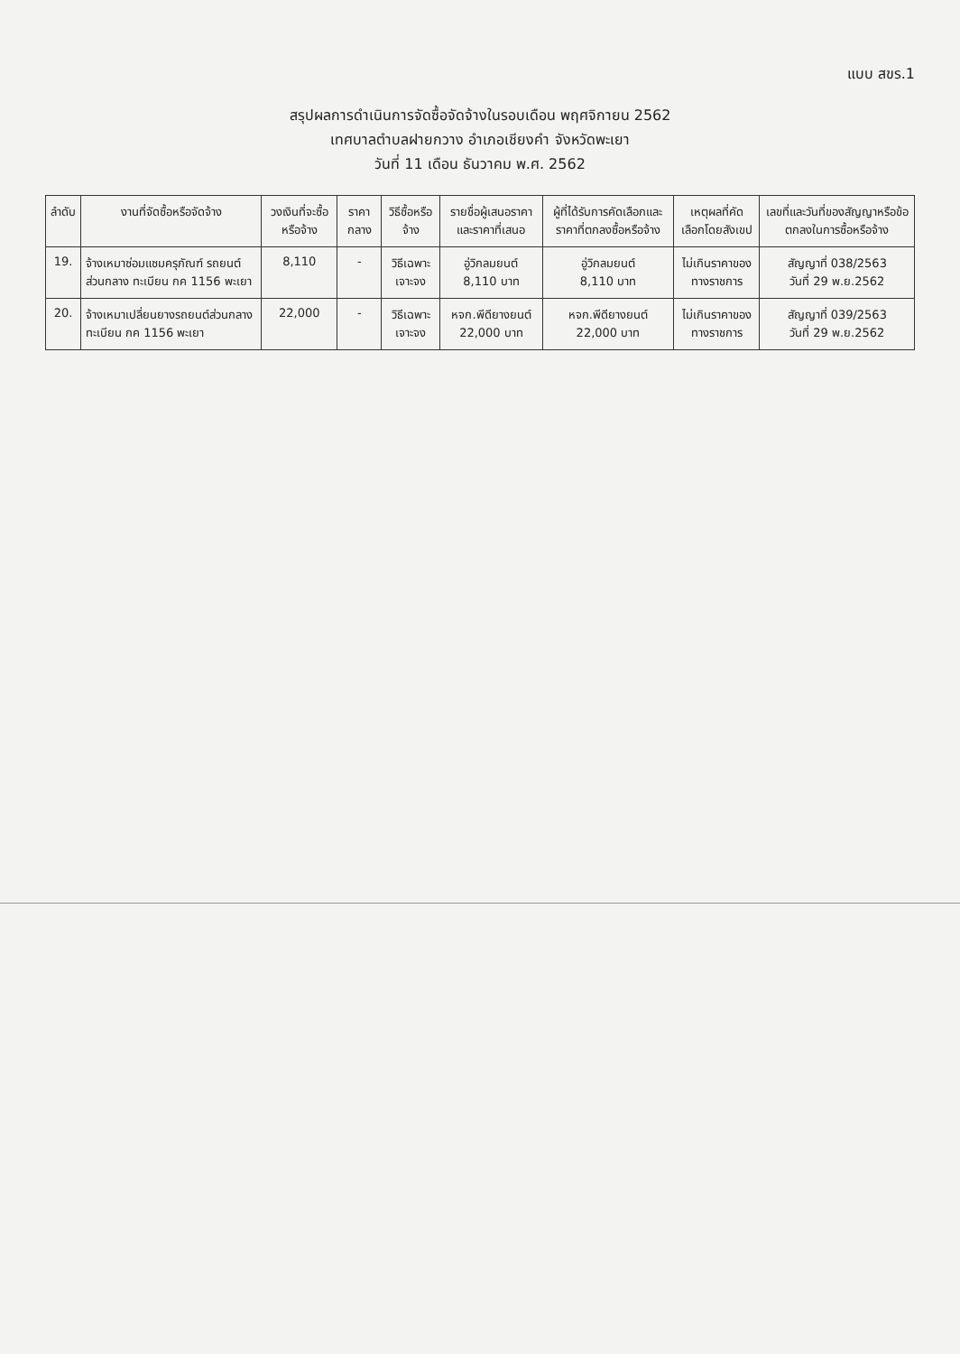แบบ สขร.1
สรุปผลการดำเนินการจัดซื้อจัดจ้างในรอบเดือน พฤศจิกายน 2562
เทศบาลตำบลฝายกวาง อำเภอเชียงคำ จังหวัดพะเยา
วันที่ 11 เดือน ธันวาคม พ.ศ. 2562
| ลำดับ | งานที่จัดซื้อหรือจัดจ้าง | วงเงินที่จะซื้อหรือจ้าง | ราคากลาง | วิธีซื้อหรือจ้าง | รายชื่อผู้เสนอราคาและราคาที่เสนอ | ผู้ที่ได้รับการคัดเลือกและราคาที่ตกลงซื้อหรือจ้าง | เหตุผลที่คัดเลือกโดยสังเขป | เลขที่และวันที่ของสัญญาหรือข้อตกลงในการซื้อหรือจ้าง |
| --- | --- | --- | --- | --- | --- | --- | --- | --- |
| 19. | จ้างเหมาซ่อมแซมครุภัณฑ์ รถยนต์ส่วนกลาง ทะเบียน กค 1156 พะเยา | 8,110 | - | วิธีเฉพาะเจาะจง | อู่วิกลมยนต์ 8,110 บาท | อู่วิกลมยนต์ 8,110 บาท | ไม่เกินราคาของทางราชการ | สัญญาที่ 038/2563 วันที่ 29 พ.ย.2562 |
| 20. | จ้างเหมาเปลี่ยนยางรถยนต์ส่วนกลาง ทะเบียน กค 1156 พะเยา | 22,000 | - | วิธีเฉพาะเจาะจง | หจก.พีดียางยนต์ 22,000 บาท | หจก.พีดียางยนต์ 22,000 บาท | ไม่เกินราคาของทางราชการ | สัญญาที่ 039/2563 วันที่ 29 พ.ย.2562 |